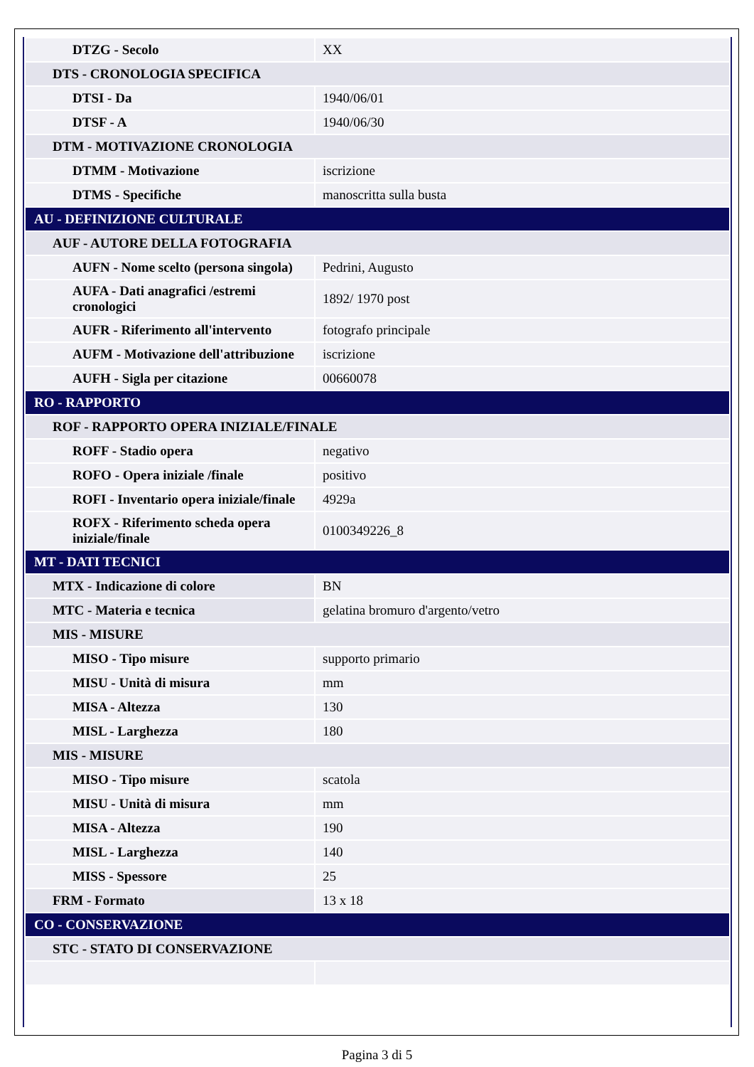| DTZG - Secolo | XX |
| DTS - CRONOLOGIA SPECIFICA | |
| DTSI - Da | 1940/06/01 |
| DTSF - A | 1940/06/30 |
| DTM - MOTIVAZIONE CRONOLOGIA | |
| DTMM - Motivazione | iscrizione |
| DTMS - Specifiche | manoscritta sulla busta |
| AU - DEFINIZIONE CULTURALE | |
| AUF - AUTORE DELLA FOTOGRAFIA | |
| AUFN - Nome scelto (persona singola) | Pedrini, Augusto |
| AUFA - Dati anagrafici /estremi cronologici | 1892/ 1970 post |
| AUFR - Riferimento all'intervento | fotografo principale |
| AUFM - Motivazione dell'attribuzione | iscrizione |
| AUFH - Sigla per citazione | 00660078 |
| RO - RAPPORTO | |
| ROF - RAPPORTO OPERA INIZIALE/FINALE | |
| ROFF - Stadio opera | negativo |
| ROFO - Opera iniziale /finale | positivo |
| ROFI - Inventario opera iniziale/finale | 4929a |
| ROFX - Riferimento scheda opera iniziale/finale | 0100349226_8 |
| MT - DATI TECNICI | |
| MTX - Indicazione di colore | BN |
| MTC - Materia e tecnica | gelatina bromuro d'argento/vetro |
| MIS - MISURE | |
| MISO - Tipo misure | supporto primario |
| MISU - Unità di misura | mm |
| MISA - Altezza | 130 |
| MISL - Larghezza | 180 |
| MIS - MISURE | |
| MISO - Tipo misure | scatola |
| MISU - Unità di misura | mm |
| MISA - Altezza | 190 |
| MISL - Larghezza | 140 |
| MISS - Spessore | 25 |
| FRM - Formato | 13 x 18 |
| CO - CONSERVAZIONE | |
| STC - STATO DI CONSERVAZIONE | |
Pagina 3 di 5